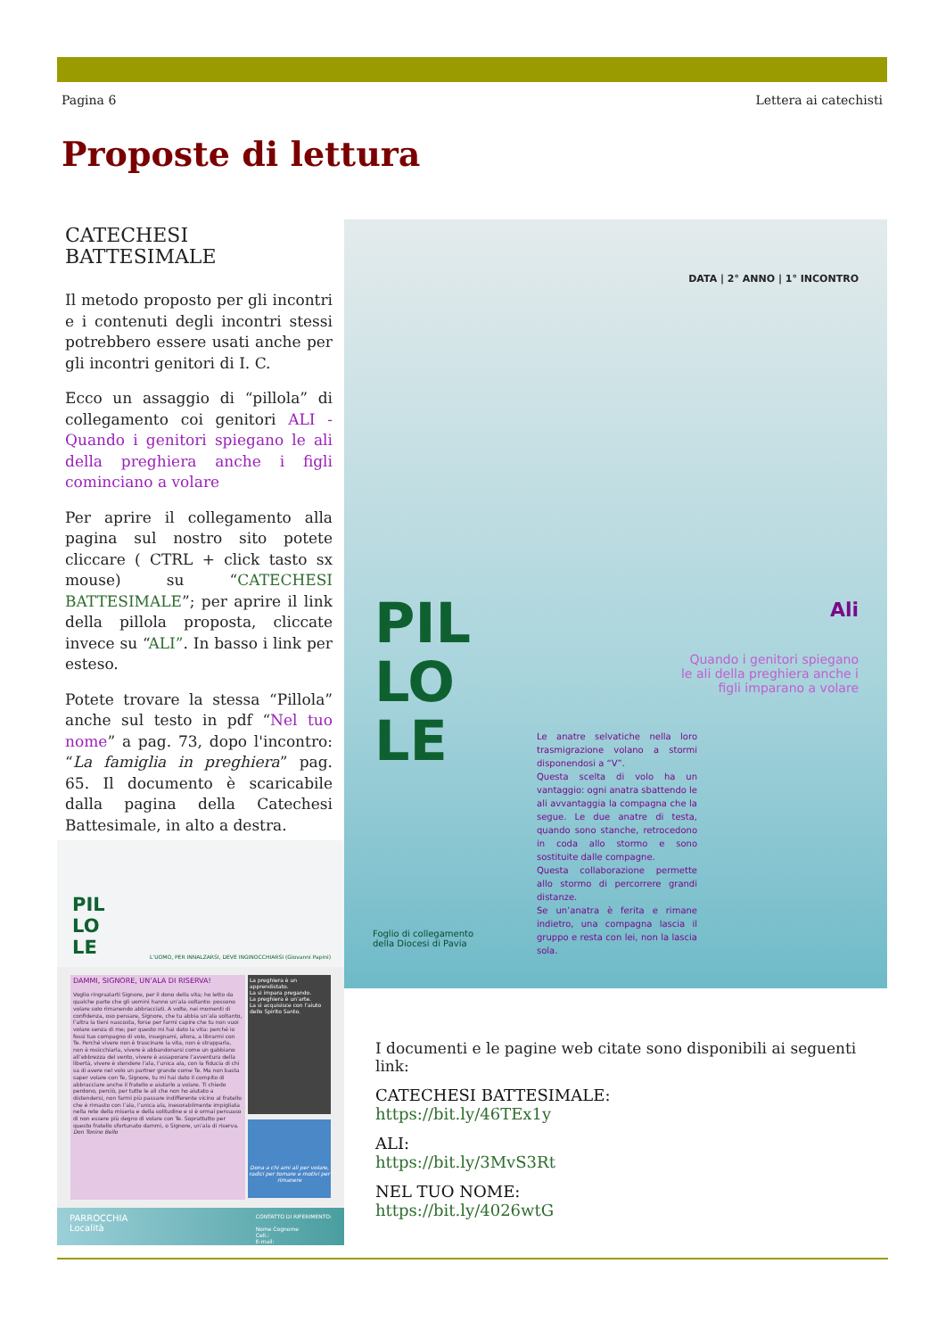Pagina 6 Lettera ai catechisti
Proposte di lettura
CATECHESI BATTESIMALE
Il metodo proposto per gli incontri e i contenuti degli incontri stessi potrebbero essere usati anche per gli incontri genitori di I. C.
Ecco un assaggio di “pillola” di collegamento coi genitori ALI - Quando i genitori spiegano le ali della preghiera anche i figli cominciano a volare
Per aprire il collegamento alla pagina sul nostro sito potete cliccare ( CTRL + click tasto sx mouse) su “CATECHESI BATTESIMALE”; per aprire il link della pillola proposta, cliccate invece su “ALI”. In basso i link per esteso.
Potete trovare la stessa “Pillola” anche sul testo in pdf “Nel tuo nome” a pag. 73, dopo l'incontro: “La famiglia in preghiera” pag. 65. Il documento è scaricabile dalla pagina della Catechesi Battesimale, in alto a destra.
DATA | 2° ANNO | 1° INCONTRO
PIL
LO
LE
Ali
Quando i genitori spiegano le ali della preghiera anche i figli imparano a volare
Le anatre selvatiche nella loro trasmigrazione volano a stormi disponendosi a “V”.
Questa scelta di volo ha un vantaggio: ogni anatra sbattendo le ali avvantaggia la compagna che la segue. Le due anatre di testa, quando sono stanche, retrocedono in coda allo stormo e sono sostituite dalle compagne.
Questa collaborazione permette allo stormo di percorrere grandi distanze.
Se un’anatra è ferita e rimane indietro, una compagna lascia il gruppo e resta con lei, non la lascia sola.
Foglio di collegamento
della Diocesi di Pavia
PIL
LO
LE
L’UOMO, PER INNALZARSI, DEVE INGINOCCHIARSI (Giovanni Papini)
DAMMI, SIGNORE, UN’ALA DI RISERVA!
Voglio ringraziarti Signore, per il dono della vita; ho letto da qualche parte che gli uomini hanno un’ala soltanto: possono volare solo rimanendo abbracciati. A volte, nei momenti di confidenza, oso pensare, Signore, che tu abbia un’ala soltanto, l’altra la tieni nascosta, forse per farmi capire che tu non vuoi volare senza di me; per questo mi hai dato la vita: perché io fossi tuo compagno di volo, insegnami, allora, a librarmi con Te. Perché vivere non è trascinare la vita, non è strapparla, non è rosicchiarla, vivere è abbandonarsi come un gabbiano all’ebbrezza del vento, vivere è assaporare l’avventura della libertà, vivere è stendere l’ala, l’unica ala, con la fiducia di chi sa di avere nel volo un partner grande come Te. Ma non basta saper volare con Te, Signore, tu mi hai dato il compito di abbracciare anche il fratello e aiutarlo a volare. Ti chiedo perdono, perciò, per tutte le ali che non ho aiutato a distendersi, non farmi più passare indifferente vicino al fratello che è rimasto con l’ala, l’unica ala, inesorabilmente impigliata nella rete della miseria e della solitudine e si è ormai persuaso di non essere più degno di volare con Te. Soprattutto per questo fratello sfortunato dammi, o Signore, un’ala di riserva.
Don Tonino Bello
La preghiera è un apprendistato.
La si impara pregando.
La preghiera è un’arte.
La si acquisisce con l’aiuto dello Spirito Santo.
Dona a chi ami ali per volare, radici per tornare e motivi per rimanere
PARROCCHIA
Località CONTATTO DI RIFERIMENTO:
Nome Cognome
Cell.:
E-mail:
I documenti e le pagine web citate sono disponibili ai seguenti link:
CATECHESI BATTESIMALE:
https://bit.ly/46TEx1y
ALI:
https://bit.ly/3MvS3Rt
NEL TUO NOME:
https://bit.ly/4026wtG